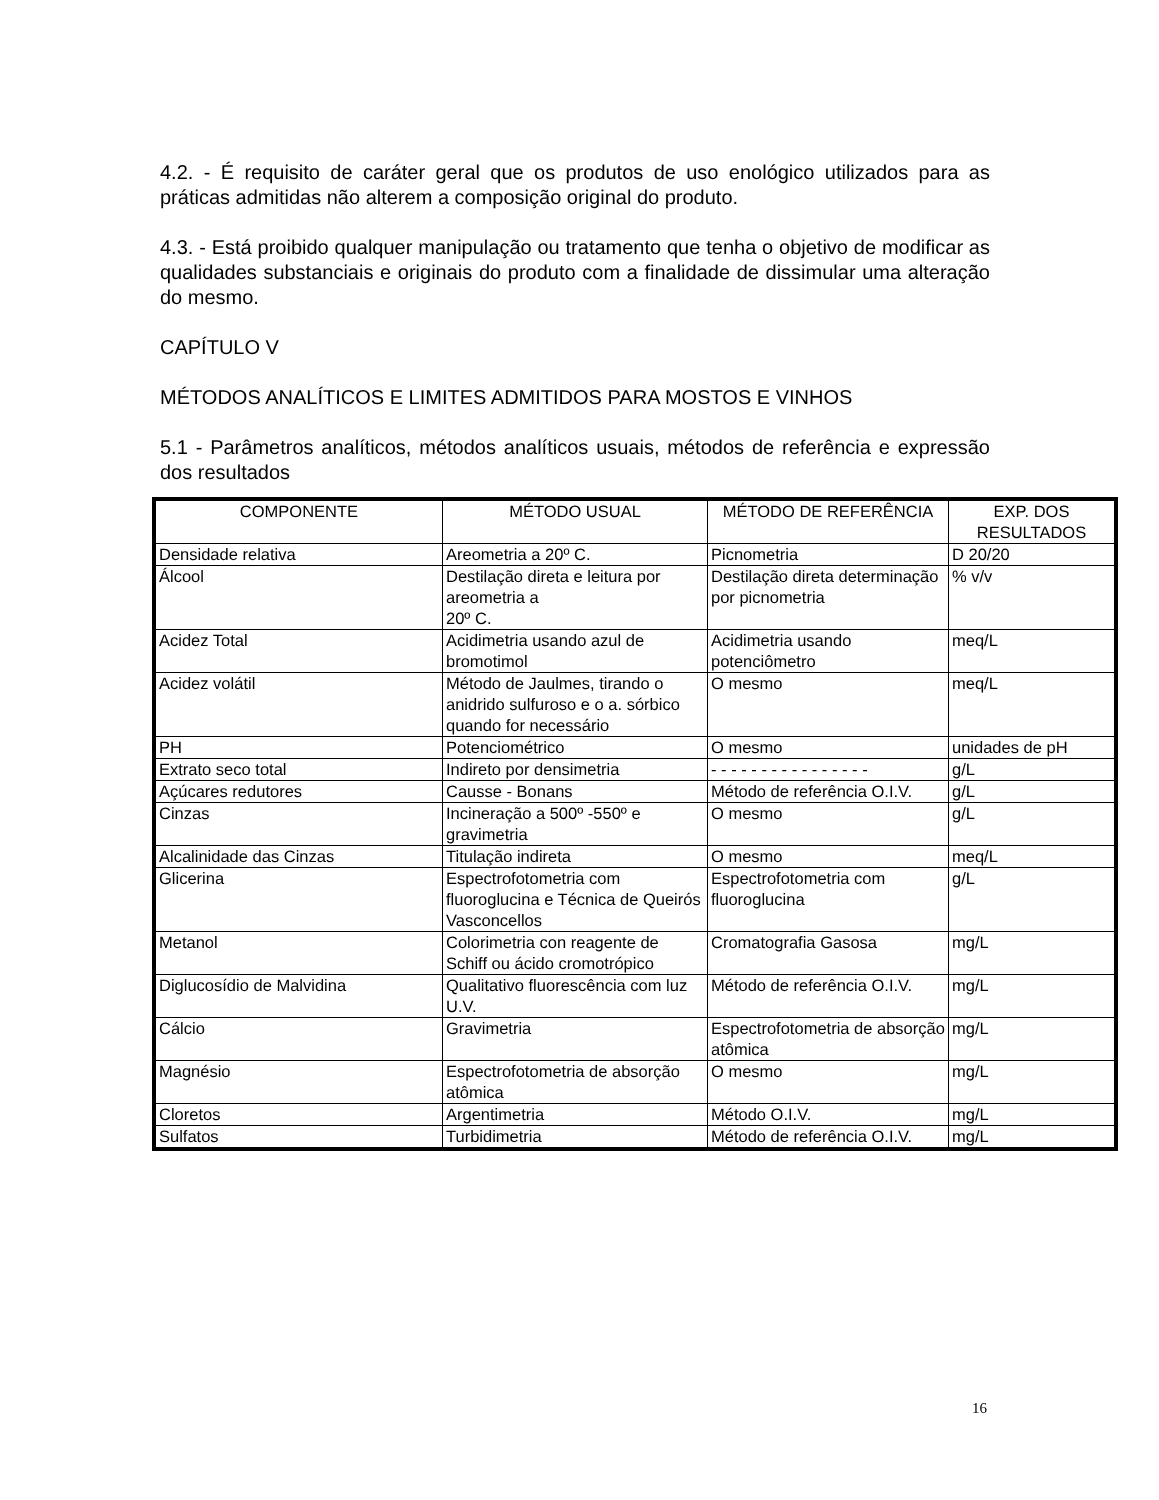4.2. - É requisito de caráter geral que os produtos de uso enológico utilizados para as práticas admitidas não alterem a composição original do produto.
4.3. - Está proibido qualquer manipulação ou tratamento que tenha o objetivo de modificar as qualidades substanciais e originais do produto com a finalidade de dissimular uma alteração do mesmo.
CAPÍTULO V
MÉTODOS ANALÍTICOS E LIMITES ADMITIDOS PARA MOSTOS E VINHOS
5.1 - Parâmetros analíticos, métodos analíticos usuais, métodos de referência e expressão dos resultados
| COMPONENTE | MÉTODO USUAL | MÉTODO DE REFERÊNCIA | EXP. DOS RESULTADOS |
| --- | --- | --- | --- |
| Densidade relativa | Areometria a 20º C. | Picnometria | D 20/20 |
| Álcool | Destilação direta e leitura por areometria a 20º C. | Destilação direta determinação por picnometria | % v/v |
| Acidez Total | Acidimetria usando azul de bromotimol | Acidimetria usando potenciômetro | meq/L |
| Acidez volátil | Método de Jaulmes, tirando o anidrido sulfuroso e o a. sórbico quando for necessário | O mesmo | meq/L |
| PH | Potenciométrico | O mesmo | unidades de pH |
| Extrato seco total | Indireto por densimetria | - - - - - - - - - - - - - - - - | g/L |
| Açúcares redutores | Causse - Bonans | Método de referência O.I.V. | g/L |
| Cinzas | Incineração a 500º -550º e gravimetria | O mesmo | g/L |
| Alcalinidade das Cinzas | Titulação indireta | O mesmo | meq/L |
| Glicerina | Espectrofotometria com fluoroglucina e Técnica de Queirós Vasconcellos | Espectrofotometria com fluoroglucina | g/L |
| Metanol | Colorimetria con reagente de Schiff ou ácido cromotrópico | Cromatografia Gasosa | mg/L |
| Diglucosídio de Malvidina | Qualitativo fluorescência com luz U.V. | Método de referência O.I.V. | mg/L |
| Cálcio | Gravimetria | Espectrofotometria de absorção atômica | mg/L |
| Magnésio | Espectrofotometria de absorção atômica | O mesmo | mg/L |
| Cloretos | Argentimetria | Método O.I.V. | mg/L |
| Sulfatos | Turbidimetria | Método de referência O.I.V. | mg/L |
16